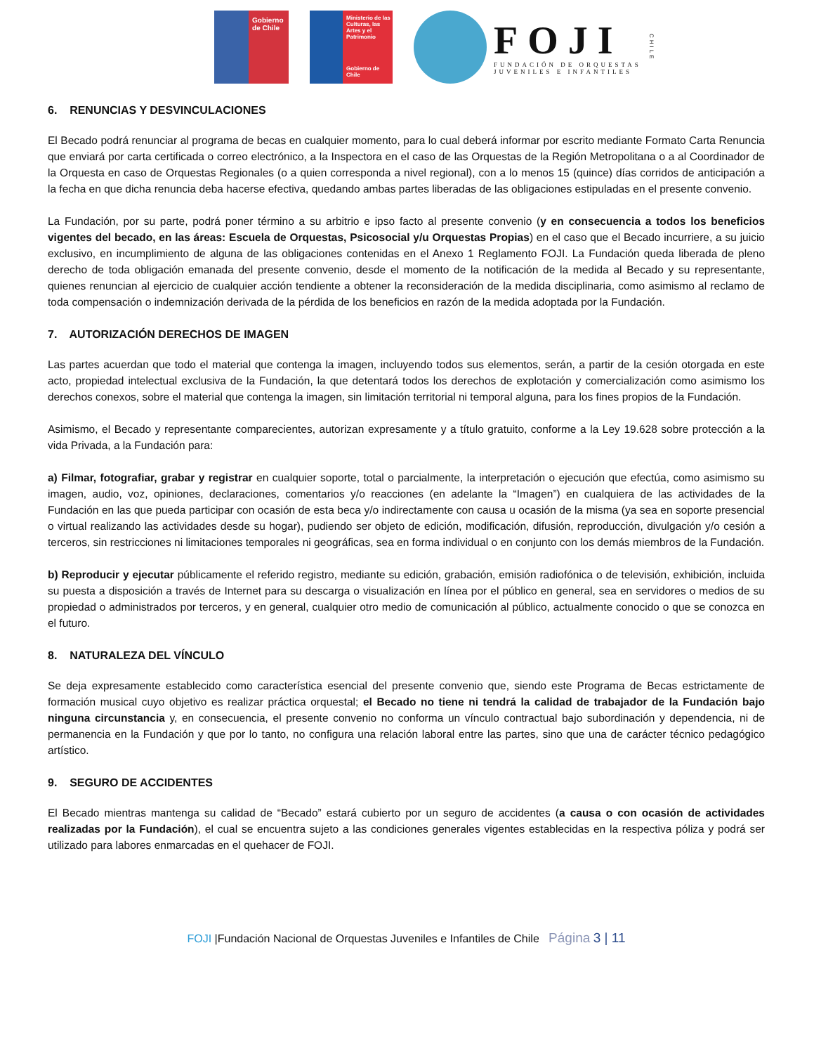Gobierno
de Chile
Ministerio de las Culturas, las Artes y el Patrimonio
Gobierno de Chile
FOJI
FUNDACIÓN DE ORQUESTAS
JUVENILES E INFANTILES
CHILE
6. RENUNCIAS Y DESVINCULACIONES
El Becado podrá renunciar al programa de becas en cualquier momento, para lo cual deberá informar por escrito mediante Formato Carta Renuncia que enviará por carta certificada o correo electrónico, a la Inspectora en el caso de las Orquestas de la Región Metropolitana o a al Coordinador de la Orquesta en caso de Orquestas Regionales (o a quien corresponda a nivel regional), con a lo menos 15 (quince) días corridos de anticipación a la fecha en que dicha renuncia deba hacerse efectiva, quedando ambas partes liberadas de las obligaciones estipuladas en el presente convenio.
La Fundación, por su parte, podrá poner término a su arbitrio e ipso facto al presente convenio (y en consecuencia a todos los beneficios vigentes del becado, en las áreas: Escuela de Orquestas, Psicosocial y/u Orquestas Propias) en el caso que el Becado incurriere, a su juicio exclusivo, en incumplimiento de alguna de las obligaciones contenidas en el Anexo 1 Reglamento FOJI. La Fundación queda liberada de pleno derecho de toda obligación emanada del presente convenio, desde el momento de la notificación de la medida al Becado y su representante, quienes renuncian al ejercicio de cualquier acción tendiente a obtener la reconsideración de la medida disciplinaria, como asimismo al reclamo de toda compensación o indemnización derivada de la pérdida de los beneficios en razón de la medida adoptada por la Fundación.
7. AUTORIZACIÓN DERECHOS DE IMAGEN
Las partes acuerdan que todo el material que contenga la imagen, incluyendo todos sus elementos, serán, a partir de la cesión otorgada en este acto, propiedad intelectual exclusiva de la Fundación, la que detentará todos los derechos de explotación y comercialización como asimismo los derechos conexos, sobre el material que contenga la imagen, sin limitación territorial ni temporal alguna, para los fines propios de la Fundación.
Asimismo, el Becado y representante comparecientes, autorizan expresamente y a título gratuito, conforme a la Ley 19.628 sobre protección a la vida Privada, a la Fundación para:
a) Filmar, fotografiar, grabar y registrar en cualquier soporte, total o parcialmente, la interpretación o ejecución que efectúa, como asimismo su imagen, audio, voz, opiniones, declaraciones, comentarios y/o reacciones (en adelante la “Imagen”) en cualquiera de las actividades de la Fundación en las que pueda participar con ocasión de esta beca y/o indirectamente con causa u ocasión de la misma (ya sea en soporte presencial o virtual realizando las actividades desde su hogar), pudiendo ser objeto de edición, modificación, difusión, reproducción, divulgación y/o cesión a terceros, sin restricciones ni limitaciones temporales ni geográficas, sea en forma individual o en conjunto con los demás miembros de la Fundación.
b) Reproducir y ejecutar públicamente el referido registro, mediante su edición, grabación, emisión radiofónica o de televisión, exhibición, incluida su puesta a disposición a través de Internet para su descarga o visualización en línea por el público en general, sea en servidores o medios de su propiedad o administrados por terceros, y en general, cualquier otro medio de comunicación al público, actualmente conocido o que se conozca en el futuro.
8. NATURALEZA DEL VÍNCULO
Se deja expresamente establecido como característica esencial del presente convenio que, siendo este Programa de Becas estrictamente de formación musical cuyo objetivo es realizar práctica orquestal; el Becado no tiene ni tendrá la calidad de trabajador de la Fundación bajo ninguna circunstancia y, en consecuencia, el presente convenio no conforma un vínculo contractual bajo subordinación y dependencia, ni de permanencia en la Fundación y que por lo tanto, no configura una relación laboral entre las partes, sino que una de carácter técnico pedagógico artístico.
9. SEGURO DE ACCIDENTES
El Becado mientras mantenga su calidad de “Becado” estará cubierto por un seguro de accidentes (a causa o con ocasión de actividades realizadas por la Fundación), el cual se encuentra sujeto a las condiciones generales vigentes establecidas en la respectiva póliza y podrá ser utilizado para labores enmarcadas en el quehacer de FOJI.
FOJI |Fundación Nacional de Orquestas Juveniles e Infantiles de Chile Página 3 | 11